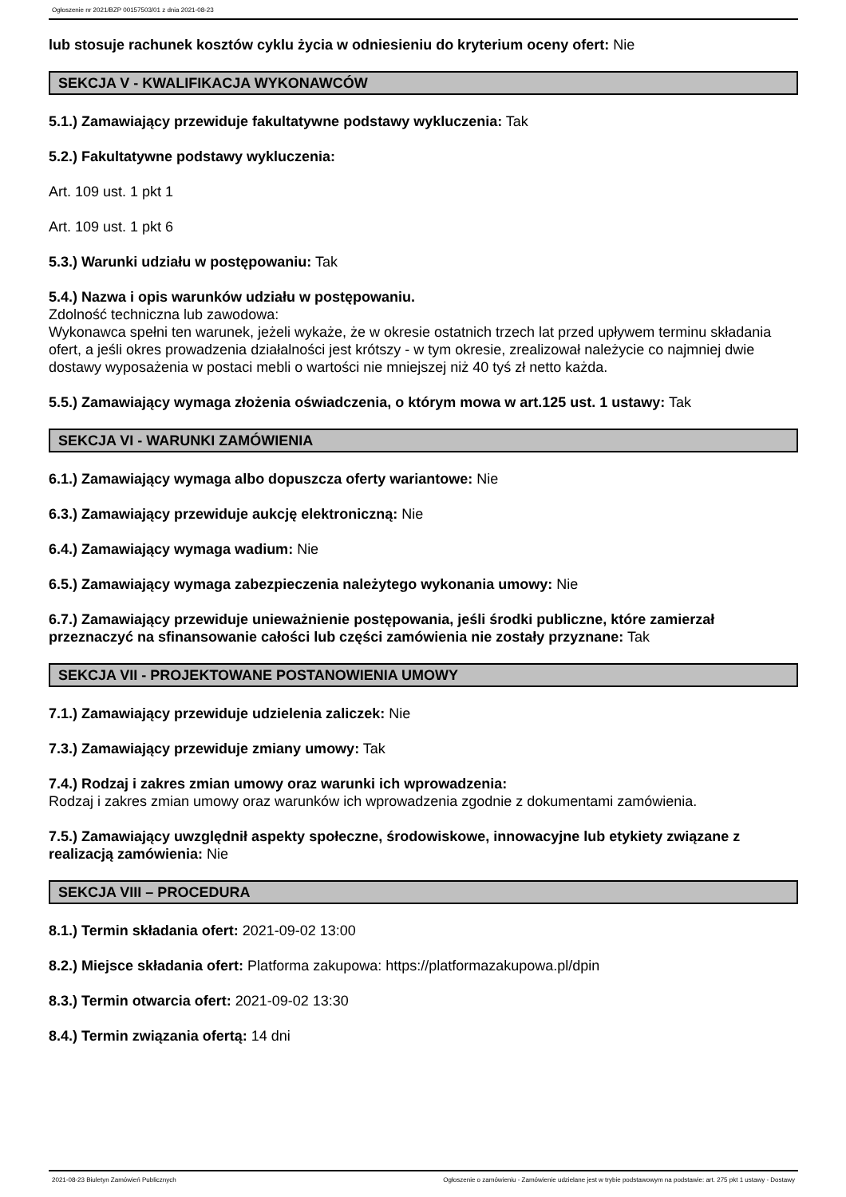Ogłoszenie nr 2021/BZP 00157503/01 z dnia 2021-08-23
lub stosuje rachunek kosztów cyklu życia w odniesieniu do kryterium oceny ofert: Nie
SEKCJA V - KWALIFIKACJA WYKONAWCÓW
5.1.) Zamawiający przewiduje fakultatywne podstawy wykluczenia: Tak
5.2.) Fakultatywne podstawy wykluczenia:
Art. 109 ust. 1 pkt 1
Art. 109 ust. 1 pkt 6
5.3.) Warunki udziału w postępowaniu: Tak
5.4.) Nazwa i opis warunków udziału w postępowaniu.
Zdolność techniczna lub zawodowa:
Wykonawca spełni ten warunek, jeżeli wykaże, że w okresie ostatnich trzech lat przed upływem terminu składania ofert, a jeśli okres prowadzenia działalności jest krótszy - w tym okresie, zrealizował należycie co najmniej dwie dostawy wyposażenia w postaci mebli o wartości nie mniejszej niż 40 tyś zł netto każda.
5.5.) Zamawiający wymaga złożenia oświadczenia, o którym mowa w art.125 ust. 1 ustawy: Tak
SEKCJA VI - WARUNKI ZAMÓWIENIA
6.1.) Zamawiający wymaga albo dopuszcza oferty wariantowe: Nie
6.3.) Zamawiający przewiduje aukcję elektroniczną: Nie
6.4.) Zamawiający wymaga wadium: Nie
6.5.) Zamawiający wymaga zabezpieczenia należytego wykonania umowy: Nie
6.7.) Zamawiający przewiduje unieważnienie postępowania, jeśli środki publiczne, które zamierzał przeznaczyć na sfinansowanie całości lub części zamówienia nie zostały przyznane: Tak
SEKCJA VII - PROJEKTOWANE POSTANOWIENIA UMOWY
7.1.) Zamawiający przewiduje udzielenia zaliczek: Nie
7.3.) Zamawiający przewiduje zmiany umowy: Tak
7.4.) Rodzaj i zakres zmian umowy oraz warunki ich wprowadzenia:
Rodzaj i zakres zmian umowy oraz warunków ich wprowadzenia zgodnie z dokumentami zamówienia.
7.5.) Zamawiający uwzględnił aspekty społeczne, środowiskowe, innowacyjne lub etykiety związane z realizacją zamówienia: Nie
SEKCJA VIII – PROCEDURA
8.1.) Termin składania ofert: 2021-09-02 13:00
8.2.) Miejsce składania ofert: Platforma zakupowa: https://platformazakupowa.pl/dpin
8.3.) Termin otwarcia ofert: 2021-09-02 13:30
8.4.) Termin związania ofertą: 14 dni
2021-08-23 Biuletyn Zamówień Publicznych Ogłoszenie o zamówieniu - Zamówienie udzielane jest w trybie podstawowym na podstawie: art. 275 pkt 1 ustawy - Dostawy